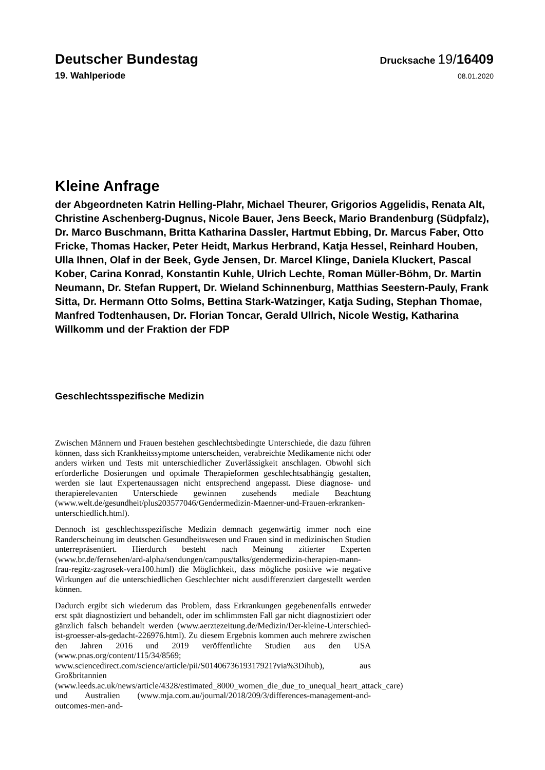Deutscher Bundestag
Drucksache 19/16409
19. Wahlperiode
08.01.2020
Kleine Anfrage
der Abgeordneten Katrin Helling-Plahr, Michael Theurer, Grigorios Aggelidis, Renata Alt, Christine Aschenberg-Dugnus, Nicole Bauer, Jens Beeck, Mario Brandenburg (Südpfalz), Dr. Marco Buschmann, Britta Katharina Dassler, Hartmut Ebbing, Dr. Marcus Faber, Otto Fricke, Thomas Hacker, Peter Heidt, Markus Herbrand, Katja Hessel, Reinhard Houben, Ulla Ihnen, Olaf in der Beek, Gyde Jensen, Dr. Marcel Klinge, Daniela Kluckert, Pascal Kober, Carina Konrad, Konstantin Kuhle, Ulrich Lechte, Roman Müller-Böhm, Dr. Martin Neumann, Dr. Stefan Ruppert, Dr. Wieland Schinnenburg, Matthias Seestern-Pauly, Frank Sitta, Dr. Hermann Otto Solms, Bettina Stark-Watzinger, Katja Suding, Stephan Thomae, Manfred Todtenhausen, Dr. Florian Toncar, Gerald Ullrich, Nicole Westig, Katharina Willkomm und der Fraktion der FDP
Geschlechtsspezifische Medizin
Zwischen Männern und Frauen bestehen geschlechtsbedingte Unterschiede, die dazu führen können, dass sich Krankheitssymptome unterscheiden, verabreichte Medikamente nicht oder anders wirken und Tests mit unterschiedlicher Zuverlässigkeit anschlagen. Obwohl sich erforderliche Dosierungen und optimale Therapieformen geschlechtsabhängig gestalten, werden sie laut Expertenaussagen nicht entsprechend angepasst. Diese diagnose- und therapierelevanten Unterschiede gewinnen zusehends mediale Beachtung (www.welt.de/gesundheit/plus203577046/Gendermedizin-Maenner-und-Frauen-erkranken-unterschiedlich.html).
Dennoch ist geschlechtsspezifische Medizin demnach gegenwärtig immer noch eine Randerscheinung im deutschen Gesundheitswesen und Frauen sind in medizinischen Studien unterrepräsentiert. Hierdurch besteht nach Meinung zitierter Experten (www.br.de/fernsehen/ard-alpha/sendungen/campus/talks/gendermedizin-therapien-mann-frau-regitz-zagrosek-vera100.html) die Möglichkeit, dass mögliche positive wie negative Wirkungen auf die unterschiedlichen Geschlechter nicht ausdifferenziert dargestellt werden können.
Dadurch ergibt sich wiederum das Problem, dass Erkrankungen gegebenenfalls entweder erst spät diagnostiziert und behandelt, oder im schlimmsten Fall gar nicht diagnostiziert oder gänzlich falsch behandelt werden (www.aerztezeitung.de/Medizin/Der-kleine-Unterschied-ist-groesser-als-gedacht-226976.html). Zu diesem Ergebnis kommen auch mehrere zwischen den Jahren 2016 und 2019 veröffentlichte Studien aus den USA (www.pnas.org/content/115/34/8569; www.sciencedirect.com/science/article/pii/S0140673619317921?via%3Dihub), aus Großbritannien (www.leeds.ac.uk/news/article/4328/estimated_8000_women_die_due_to_unequal_heart_attack_care) und Australien (www.mja.com.au/journal/2018/209/3/differences-management-and-outcomes-men-and-